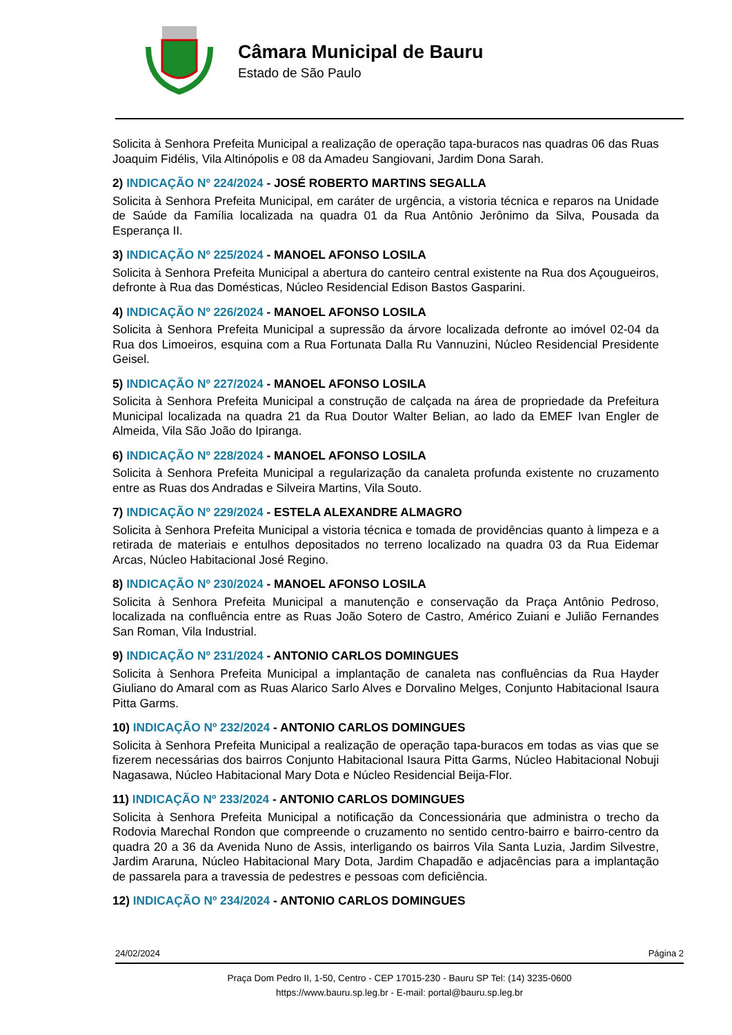Câmara Municipal de Bauru
Estado de São Paulo
Solicita à Senhora Prefeita Municipal a realização de operação tapa-buracos nas quadras 06 das Ruas Joaquim Fidélis, Vila Altinópolis e 08 da Amadeu Sangiovani, Jardim Dona Sarah.
2) INDICAÇÃO Nº 224/2024 - JOSÉ ROBERTO MARTINS SEGALLA
Solicita à Senhora Prefeita Municipal, em caráter de urgência, a vistoria técnica e reparos na Unidade de Saúde da Família localizada na quadra 01 da Rua Antônio Jerônimo da Silva, Pousada da Esperança II.
3) INDICAÇÃO Nº 225/2024 - MANOEL AFONSO LOSILA
Solicita à Senhora Prefeita Municipal a abertura do canteiro central existente na Rua dos Açougueiros, defronte à Rua das Domésticas, Núcleo Residencial Edison Bastos Gasparini.
4) INDICAÇÃO Nº 226/2024 - MANOEL AFONSO LOSILA
Solicita à Senhora Prefeita Municipal a supressão da árvore localizada defronte ao imóvel 02-04 da Rua dos Limoeiros, esquina com a Rua Fortunata Dalla Ru Vannuzini, Núcleo Residencial Presidente Geisel.
5) INDICAÇÃO Nº 227/2024 - MANOEL AFONSO LOSILA
Solicita à Senhora Prefeita Municipal a construção de calçada na área de propriedade da Prefeitura Municipal localizada na quadra 21 da Rua Doutor Walter Belian, ao lado da EMEF Ivan Engler de Almeida, Vila São João do Ipiranga.
6) INDICAÇÃO Nº 228/2024 - MANOEL AFONSO LOSILA
Solicita à Senhora Prefeita Municipal a regularização da canaleta profunda existente no cruzamento entre as Ruas dos Andradas e Silveira Martins, Vila Souto.
7) INDICAÇÃO Nº 229/2024 - ESTELA ALEXANDRE ALMAGRO
Solicita à Senhora Prefeita Municipal a vistoria técnica e tomada de providências quanto à limpeza e a retirada de materiais e entulhos depositados no terreno localizado na quadra 03 da Rua Eidemar Arcas, Núcleo Habitacional José Regino.
8) INDICAÇÃO Nº 230/2024 - MANOEL AFONSO LOSILA
Solicita à Senhora Prefeita Municipal a manutenção e conservação da Praça Antônio Pedroso, localizada na confluência entre as Ruas João Sotero de Castro, Américo Zuiani e Julião Fernandes San Roman, Vila Industrial.
9) INDICAÇÃO Nº 231/2024 - ANTONIO CARLOS DOMINGUES
Solicita à Senhora Prefeita Municipal a implantação de canaleta nas confluências da Rua Hayder Giuliano do Amaral com as Ruas Alarico Sarlo Alves e Dorvalino Melges, Conjunto Habitacional Isaura Pitta Garms.
10) INDICAÇÃO Nº 232/2024 - ANTONIO CARLOS DOMINGUES
Solicita à Senhora Prefeita Municipal a realização de operação tapa-buracos em todas as vias que se fizerem necessárias dos bairros Conjunto Habitacional Isaura Pitta Garms, Núcleo Habitacional Nobuji Nagasawa, Núcleo Habitacional Mary Dota e Núcleo Residencial Beija-Flor.
11) INDICAÇÃO Nº 233/2024 - ANTONIO CARLOS DOMINGUES
Solicita à Senhora Prefeita Municipal a notificação da Concessionária que administra o trecho da Rodovia Marechal Rondon que compreende o cruzamento no sentido centro-bairro e bairro-centro da quadra 20 a 36 da Avenida Nuno de Assis, interligando os bairros Vila Santa Luzia, Jardim Silvestre, Jardim Araruna, Núcleo Habitacional Mary Dota, Jardim Chapadão e adjacências para a implantação de passarela para a travessia de pedestres e pessoas com deficiência.
12) INDICAÇÃO Nº 234/2024 - ANTONIO CARLOS DOMINGUES
24/02/2024 Página 2
Praça Dom Pedro II, 1-50, Centro - CEP 17015-230 - Bauru SP Tel: (14) 3235-0600
https://www.bauru.sp.leg.br - E-mail: portal@bauru.sp.leg.br